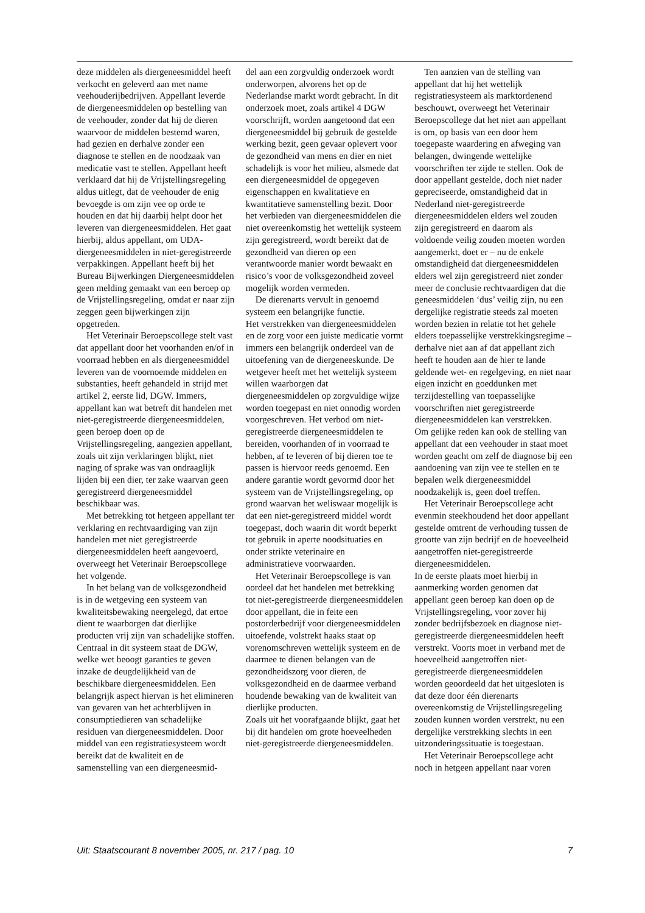deze middelen als diergeneesmiddel heeft verkocht en geleverd aan met name veehouderijbedrijven. Appellant leverde de diergeneesmiddelen op bestelling van de veehouder, zonder dat hij de dieren waarvoor de middelen bestemd waren, had gezien en derhalve zonder een diagnose te stellen en de noodzaak van medicatie vast te stellen. Appellant heeft verklaard dat hij de Vrijstellingsregeling aldus uitlegt, dat de veehouder de enig bevoegde is om zijn vee op orde te houden en dat hij daarbij helpt door het leveren van diergeneesmiddelen. Het gaat hierbij, aldus appellant, om UDA-diergeneesmiddelen in niet-geregistreerde verpakkingen. Appellant heeft bij het Bureau Bijwerkingen Diergeneesmiddelen geen melding gemaakt van een beroep op de Vrijstellingsregeling, omdat er naar zijn zeggen geen bijwerkingen zijn opgetreden.
Het Veterinair Beroepscollege stelt vast dat appellant door het voorhanden en/of in voorraad hebben en als diergeneesmiddel leveren van de voornoemde middelen en substanties, heeft gehandeld in strijd met artikel 2, eerste lid, DGW. Immers, appellant kan wat betreft dit handelen met niet-geregistreerde diergeneesmiddelen, geen beroep doen op de Vrijstellingsregeling, aangezien appellant, zoals uit zijn verklaringen blijkt, niet naging of sprake was van ondraaglijk lijden bij een dier, ter zake waarvan geen geregistreerd diergeneesmiddel beschikbaar was.
Met betrekking tot hetgeen appellant ter verklaring en rechtvaardiging van zijn handelen met niet geregistreerde diergeneesmiddelen heeft aangevoerd, overweegt het Veterinair Beroepscollege het volgende.
In het belang van de volksgezondheid is in de wetgeving een systeem van kwaliteitsbewaking neergelegd, dat ertoe dient te waarborgen dat dierlijke producten vrij zijn van schadelijke stoffen. Centraal in dit systeem staat de DGW, welke wet beoogt garanties te geven inzake de deugdelijkheid van de beschikbare diergeneesmiddelen. Een belangrijk aspect hiervan is het elimineren van gevaren van het achterblijven in consumptiedieren van schadelijke residuen van diergeneesmiddelen. Door middel van een registratiesysteem wordt bereikt dat de kwaliteit en de samenstelling van een diergeneesmid-
del aan een zorgvuldig onderzoek wordt onderworpen, alvorens het op de Nederlandse markt wordt gebracht. In dit onderzoek moet, zoals artikel 4 DGW voorschrijft, worden aangetoond dat een diergeneesmiddel bij gebruik de gestelde werking bezit, geen gevaar oplevert voor de gezondheid van mens en dier en niet schadelijk is voor het milieu, alsmede dat een diergeneesmiddel de opgegeven eigenschappen en kwalitatieve en kwantitatieve samenstelling bezit. Door het verbieden van diergeneesmiddelen die niet overeenkomstig het wettelijk systeem zijn geregistreerd, wordt bereikt dat de gezondheid van dieren op een verantwoorde manier wordt bewaakt en risico’s voor de volksgezondheid zoveel mogelijk worden vermeden.
De dierenarts vervult in genoemd systeem een belangrijke functie.
Het verstrekken van diergeneesmiddelen en de zorg voor een juiste medicatie vormt immers een belangrijk onderdeel van de uitoefening van de diergeneeskunde. De wetgever heeft met het wettelijk systeem willen waarborgen dat diergeneesmiddelen op zorgvuldige wijze worden toegepast en niet onnodig worden voorgeschreven. Het verbod om niet-geregistreerde diergeneesmiddelen te bereiden, voorhanden of in voorraad te hebben, af te leveren of bij dieren toe te passen is hiervoor reeds genoemd. Een andere garantie wordt gevormd door het systeem van de Vrijstellingsregeling, op grond waarvan het weliswaar mogelijk is dat een niet-geregistreerd middel wordt toegepast, doch waarin dit wordt beperkt tot gebruik in aperte noodsituaties en onder strikte veterinaire en administratieve voorwaarden.
Het Veterinair Beroepscollege is van oordeel dat het handelen met betrekking tot niet-geregistreerde diergeneesmiddelen door appellant, die in feite een postorderbedrijf voor diergeneesmiddelen uitoefende, volstrekt haaks staat op vorenomschreven wettelijk systeem en de daarmee te dienen belangen van de gezondheidszorg voor dieren, de volksgezondheid en de daarmee verband houdende bewaking van de kwaliteit van dierlijke producten.
Zoals uit het voorafgaande blijkt, gaat het bij dit handelen om grote hoeveelheden niet-geregistreerde diergeneesmiddelen.
Ten aanzien van de stelling van appellant dat hij het wettelijk registratiesysteem als marktordenend beschouwt, overweegt het Veterinair Beroepscollege dat het niet aan appellant is om, op basis van een door hem toegepaste waardering en afweging van belangen, dwingende wettelijke voorschriften ter zijde te stellen. Ook de door appellant gestelde, doch niet nader gepreciseerde, omstandigheid dat in Nederland niet-geregistreerde diergeneesmiddelen elders wel zouden zijn geregistreerd en daarom als voldoende veilig zouden moeten worden aangemerkt, doet er – nu de enkele omstandigheid dat diergeneesmiddelen elders wel zijn geregistreerd niet zonder meer de conclusie rechtvaardigen dat die geneesmiddelen ‘dus’ veilig zijn, nu een dergelijke registratie steeds zal moeten worden bezien in relatie tot het gehele elders toepasselijke verstrekkingsregime – derhalve niet aan af dat appellant zich heeft te houden aan de hier te lande geldende wet- en regelgeving, en niet naar eigen inzicht en goeddunken met terzijdestelling van toepasselijke voorschriften niet geregistreerde diergeneesmiddelen kan verstrekken.
Om gelijke reden kan ook de stelling van appellant dat een veehouder in staat moet worden geacht om zelf de diagnose bij een aandoening van zijn vee te stellen en te bepalen welk diergeneesmiddel noodzakelijk is, geen doel treffen.
Het Veterinair Beroepscollege acht evenmin steekhoudend het door appellant gestelde omtrent de verhouding tussen de grootte van zijn bedrijf en de hoeveelheid aangetroffen niet-geregistreerde diergeneesmiddelen.
In de eerste plaats moet hierbij in aanmerking worden genomen dat appellant geen beroep kan doen op de Vrijstellingsregeling, voor zover hij zonder bedrijfsbezoek en diagnose niet-geregistreerde diergeneesmiddelen heeft verstrekt. Voorts moet in verband met de hoeveelheid aangetroffen niet-geregistreerde diergeneesmiddelen worden geoordeeld dat het uitgesloten is dat deze door één dierenarts overeenkomstig de Vrijstellingsregeling zouden kunnen worden verstrekt, nu een dergelijke verstrekking slechts in een uitzonderingssituatie is toegestaan.
Het Veterinair Beroepscollege acht noch in hetgeen appellant naar voren
Uit: Staatscourant 8 november 2005, nr. 217 / pag. 10 7